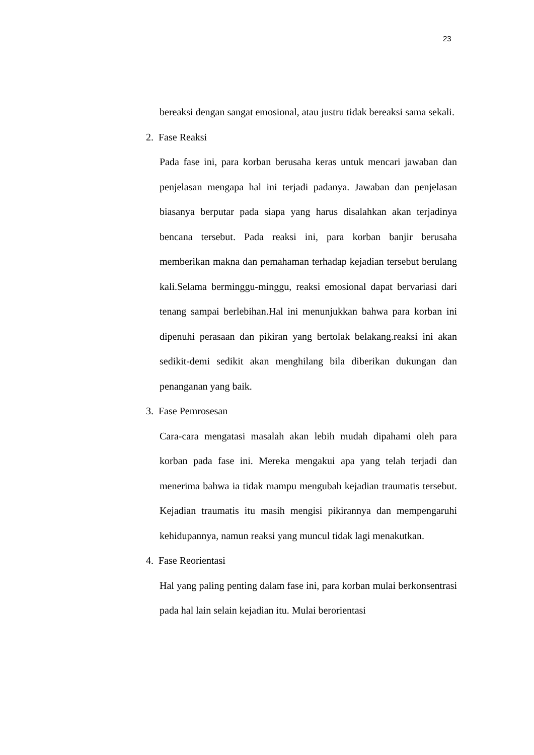23
bereaksi dengan sangat emosional, atau justru tidak bereaksi sama sekali.
2. Fase Reaksi
Pada fase ini, para korban berusaha keras untuk mencari jawaban dan penjelasan mengapa hal ini terjadi padanya. Jawaban dan penjelasan biasanya berputar pada siapa yang harus disalahkan akan terjadinya bencana tersebut. Pada reaksi ini, para korban banjir berusaha memberikan makna dan pemahaman terhadap kejadian tersebut berulang kali.Selama berminggu-minggu, reaksi emosional dapat bervariasi dari tenang sampai berlebihan.Hal ini menunjukkan bahwa para korban ini dipenuhi perasaan dan pikiran yang bertolak belakang.reaksi ini akan sedikit-demi sedikit akan menghilang bila diberikan dukungan dan penanganan yang baik.
3. Fase Pemrosesan
Cara-cara mengatasi masalah akan lebih mudah dipahami oleh para korban pada fase ini. Mereka mengakui apa yang telah terjadi dan menerima bahwa ia tidak mampu mengubah kejadian traumatis tersebut. Kejadian traumatis itu masih mengisi pikirannya dan mempengaruhi kehidupannya, namun reaksi yang muncul tidak lagi menakutkan.
4. Fase Reorientasi
Hal yang paling penting dalam fase ini, para korban mulai berkonsentrasi pada hal lain selain kejadian itu. Mulai berorientasi